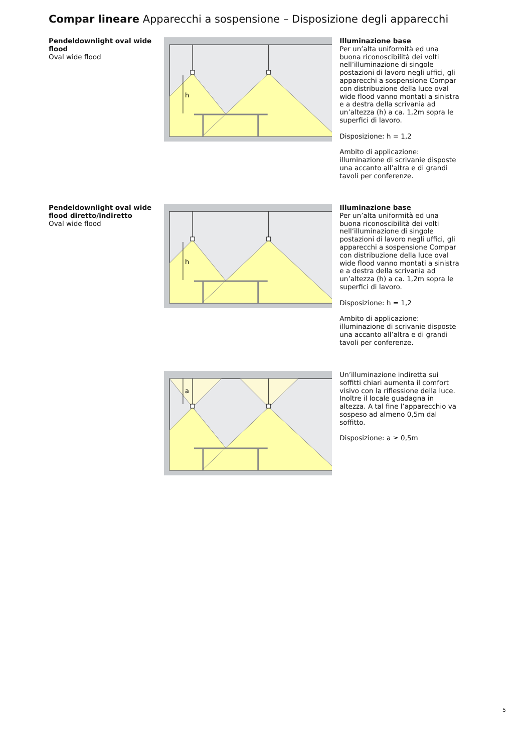Compar lineare Apparecchi a sospensione – Disposizione degli apparecchi
Pendeldownlight oval wide flood
Oval wide flood
h
Illuminazione base
Per un’alta uniformità ed una buona riconoscibilità dei volti nell’illuminazione di singole postazioni di lavoro negli uffici, gli apparecchi a sospensione Compar con distribuzione della luce oval wide flood vanno montati a sinistra e a destra della scrivania ad un’altezza (h) a ca. 1,2m sopra le superfici di lavoro.
Disposizione: h = 1,2
Ambito di applicazione: illuminazione di scrivanie disposte una accanto all’altra e di grandi tavoli per conferenze.
Pendeldownlight oval wide flood diretto/indiretto
Oval wide flood
h
Illuminazione base
Per un’alta uniformità ed una buona riconoscibilità dei volti nell’illuminazione di singole postazioni di lavoro negli uffici, gli apparecchi a sospensione Compar con distribuzione della luce oval wide flood vanno montati a sinistra e a destra della scrivania ad un’altezza (h) a ca. 1,2m sopra le superfici di lavoro.
Disposizione: h = 1,2
Ambito di applicazione: illuminazione di scrivanie disposte una accanto all’altra e di grandi tavoli per conferenze.
a
Un’illuminazione indiretta sui soffitti chiari aumenta il comfort visivo con la riflessione della luce. Inoltre il locale guadagna in altezza. A tal fine l’apparecchio va sospeso ad almeno 0,5m dal soffitto.
Disposizione: a ≥ 0,5m
5